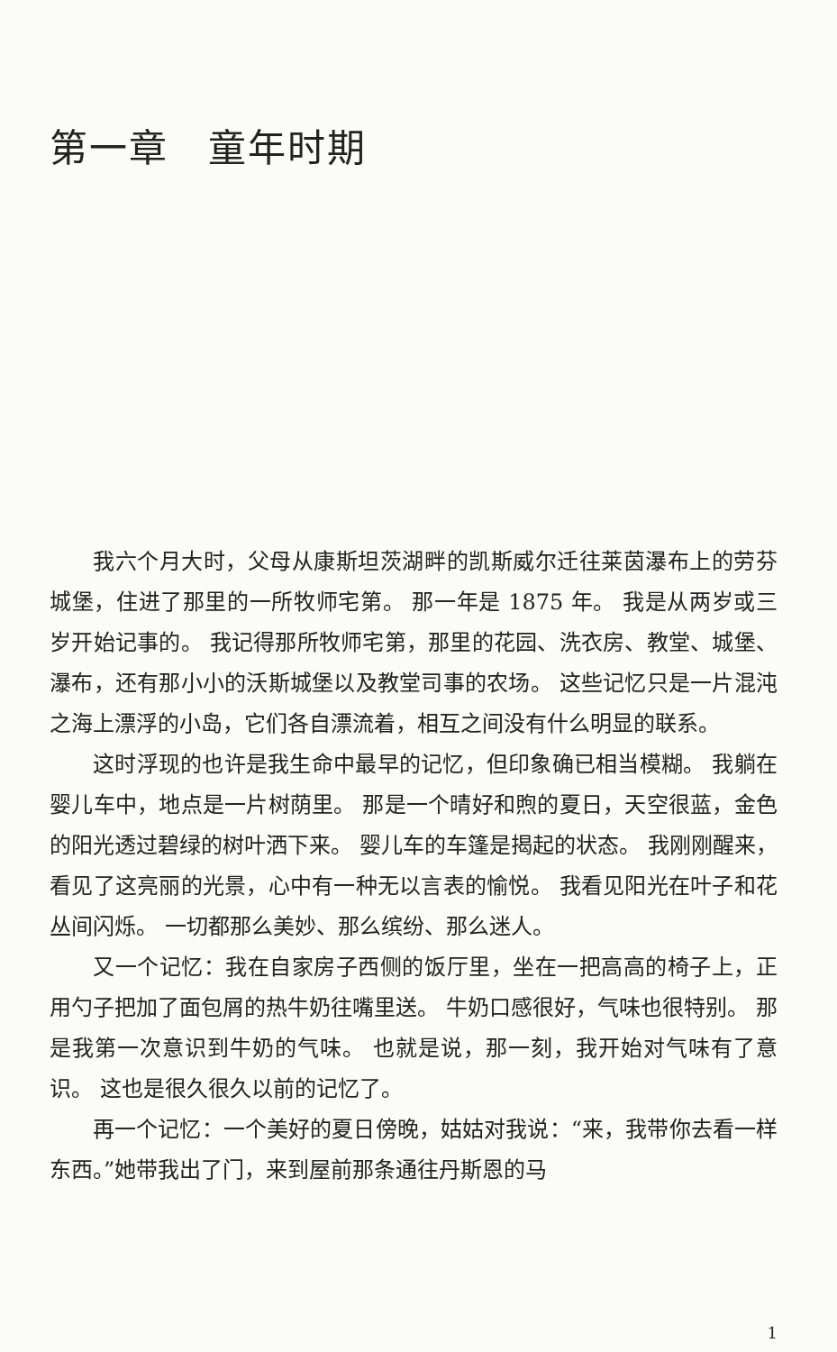第一章　童年时期
我六个月大时，父母从康斯坦茨湖畔的凯斯威尔迁往莱茵瀑布上的劳芬城堡，住进了那里的一所牧师宅第。 那一年是 1875 年。 我是从两岁或三岁开始记事的。 我记得那所牧师宅第，那里的花园、洗衣房、教堂、城堡、瀑布，还有那小小的沃斯城堡以及教堂司事的农场。 这些记忆只是一片混沌之海上漂浮的小岛，它们各自漂流着，相互之间没有什么明显的联系。
这时浮现的也许是我生命中最早的记忆，但印象确已相当模糊。 我躺在婴儿车中，地点是一片树荫里。 那是一个晴好和煦的夏日，天空很蓝，金色的阳光透过碧绿的树叶洒下来。 婴儿车的车篷是揭起的状态。 我刚刚醒来，看见了这亮丽的光景，心中有一种无以言表的愉悦。 我看见阳光在叶子和花丛间闪烁。 一切都那么美妙、那么缤纷、那么迷人。
又一个记忆：我在自家房子西侧的饭厅里，坐在一把高高的椅子上，正用勺子把加了面包屑的热牛奶往嘴里送。 牛奶口感很好，气味也很特别。 那是我第一次意识到牛奶的气味。 也就是说，那一刻，我开始对气味有了意识。 这也是很久很久以前的记忆了。
再一个记忆：一个美好的夏日傍晚，姑姑对我说：“来，我带你去看一样东西。”她带我出了门，来到屋前那条通往丹斯恩的马
1